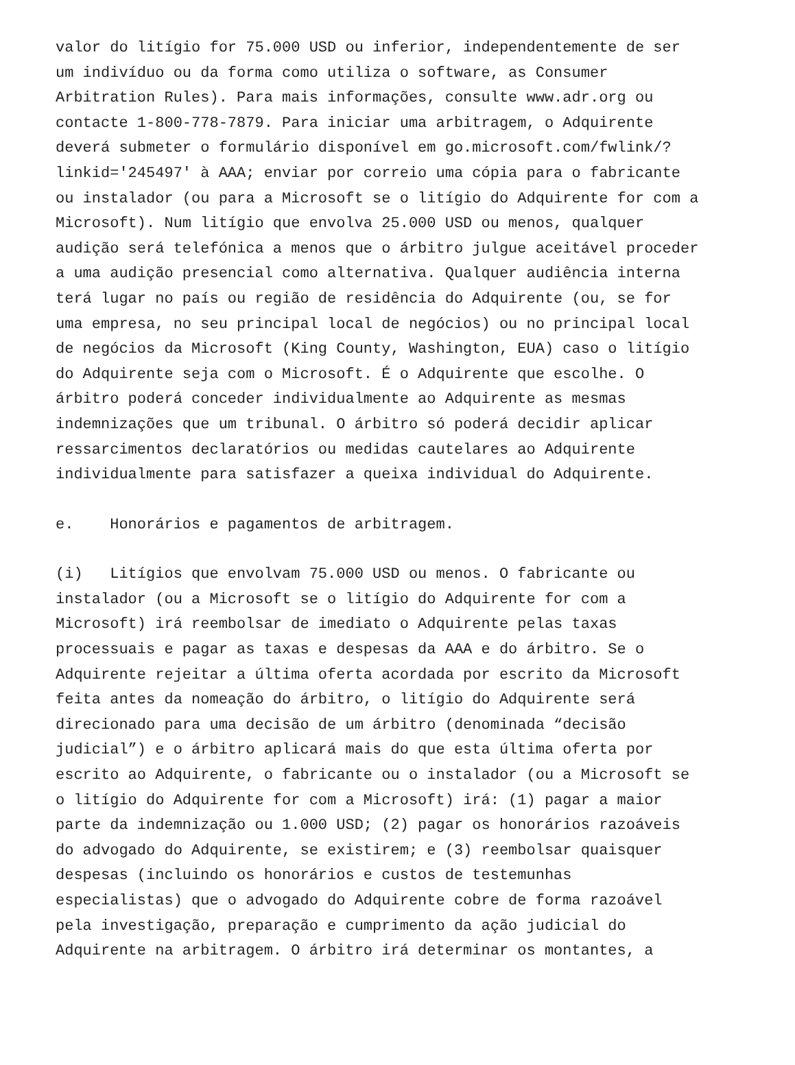valor do litígio for 75.000 USD ou inferior, independentemente de ser um indivíduo ou da forma como utiliza o software, as Consumer Arbitration Rules). Para mais informações, consulte www.adr.org ou contacte 1-800-778-7879. Para iniciar uma arbitragem, o Adquirente deverá submeter o formulário disponível em go.microsoft.com/fwlink/? linkid='245497' à AAA; enviar por correio uma cópia para o fabricante ou instalador (ou para a Microsoft se o litígio do Adquirente for com a Microsoft). Num litígio que envolva 25.000 USD ou menos, qualquer audição será telefónica a menos que o árbitro julgue aceitável proceder a uma audição presencial como alternativa. Qualquer audiência interna terá lugar no país ou região de residência do Adquirente (ou, se for uma empresa, no seu principal local de negócios) ou no principal local de negócios da Microsoft (King County, Washington, EUA) caso o litígio do Adquirente seja com o Microsoft. É o Adquirente que escolhe. O árbitro poderá conceder individualmente ao Adquirente as mesmas indemnizações que um tribunal. O árbitro só poderá decidir aplicar ressarcimentos declaratórios ou medidas cautelares ao Adquirente individualmente para satisfazer a queixa individual do Adquirente.
e. Honorários e pagamentos de arbitragem.
(i) Litígios que envolvam 75.000 USD ou menos. O fabricante ou instalador (ou a Microsoft se o litígio do Adquirente for com a Microsoft) irá reembolsar de imediato o Adquirente pelas taxas processuais e pagar as taxas e despesas da AAA e do árbitro. Se o Adquirente rejeitar a última oferta acordada por escrito da Microsoft feita antes da nomeação do árbitro, o litígio do Adquirente será direcionado para uma decisão de um árbitro (denominada “decisão judicial”) e o árbitro aplicará mais do que esta última oferta por escrito ao Adquirente, o fabricante ou o instalador (ou a Microsoft se o litígio do Adquirente for com a Microsoft) irá: (1) pagar a maior parte da indemnização ou 1.000 USD; (2) pagar os honorários razoáveis do advogado do Adquirente, se existirem; e (3) reembolsar quaisquer despesas (incluindo os honorários e custos de testemunhas especialistas) que o advogado do Adquirente cobre de forma razoável pela investigação, preparação e cumprimento da ação judicial do Adquirente na arbitragem. O árbitro irá determinar os montantes, a